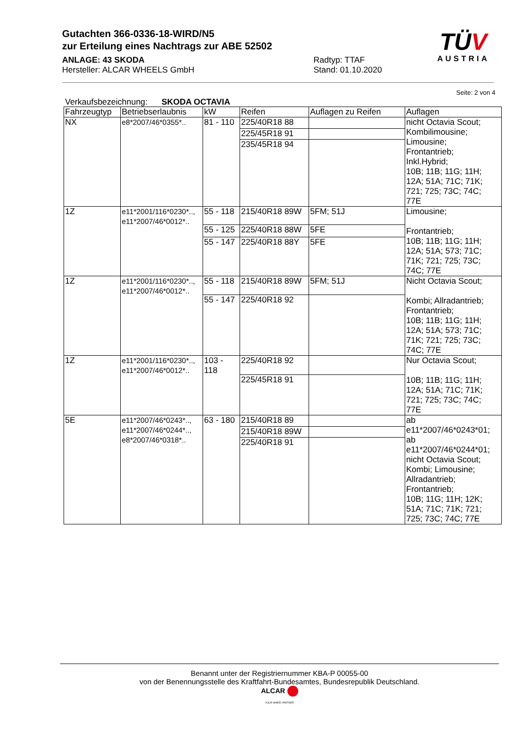Gutachten 366-0336-18-WIRD/N5
zur Erteilung eines Nachtrags zur ABE 52502
ANLAGE: 43 SKODA
Hersteller: ALCAR WHEELS GmbH
Radtyp: TTAF
Stand: 01.10.2020
TÜV
AUSTRIA
Seite: 2 von 4
Verkaufsbezeichnung: SKODA OCTAVIA
| Fahrzeugtyp | Betriebserlaubnis | kW | Reifen | Auflagen zu Reifen | Auflagen |
| --- | --- | --- | --- | --- | --- |
| NX | e8*2007/46*0355*.. | 81 - 110 | 225/40R18 88 | | nicht Octavia Scout; Kombilimousine; Limousine; Frontantrieb; Inkl.Hybrid; 10B; 11B; 11G; 11H; 12A; 51A; 71C; 71K; 721; 725; 73C; 74C; 77E |
| | | | 225/45R18 91 | | |
| | | | 235/45R18 94 | | |
| 1Z | e11*2001/116*0230*.., e11*2007/46*0012*.. | 55 - 118 | 215/40R18 89W | 5FM; 51J | Limousine; Frontantrieb; 10B; 11B; 11G; 11H; 12A; 51A; 573; 71C; 71K; 721; 725; 73C; 74C; 77E |
| | | 55 - 125 | 225/40R18 88W | 5FE | |
| | | 55 - 147 | 225/40R18 88Y | 5FE | |
| 1Z | e11*2001/116*0230*.., e11*2007/46*0012*.. | 55 - 118 | 215/40R18 89W | 5FM; 51J | Nicht Octavia Scout; Kombi; Allradantrieb; Frontantrieb; 10B; 11B; 11G; 11H; 12A; 51A; 573; 71C; 71K; 721; 725; 73C; 74C; 77E |
| | | 55 - 147 | 225/40R18 92 | | |
| 1Z | e11*2001/116*0230*.., e11*2007/46*0012*.. | 103 - 118 | 225/40R18 92 | | Nur Octavia Scout; 10B; 11B; 11G; 11H; 12A; 51A; 71C; 71K; 721; 725; 73C; 74C; 77E |
| | | | 225/45R18 91 | | |
| 5E | e11*2007/46*0243*.., e11*2007/46*0244*.., e8*2007/46*0318*.. | 63 - 180 | 215/40R18 89 | | ab e11*2007/46*0243*01; ab e11*2007/46*0244*01; nicht Octavia Scout; Kombi; Limousine; Allradantrieb; Frontantrieb; 10B; 11G; 11H; 12K; 51A; 71C; 71K; 721; 725; 73C; 74C; 77E |
| | | | 215/40R18 89W | | |
| | | | 225/40R18 91 | | |
Benannt unter der Registriernummer KBA-P 00055-00
von der Benennungsstelle des Kraftfahrt-Bundesamtes, Bundesrepublik Deutschland.
ALCAR
YOUR WHEEL PARTNER